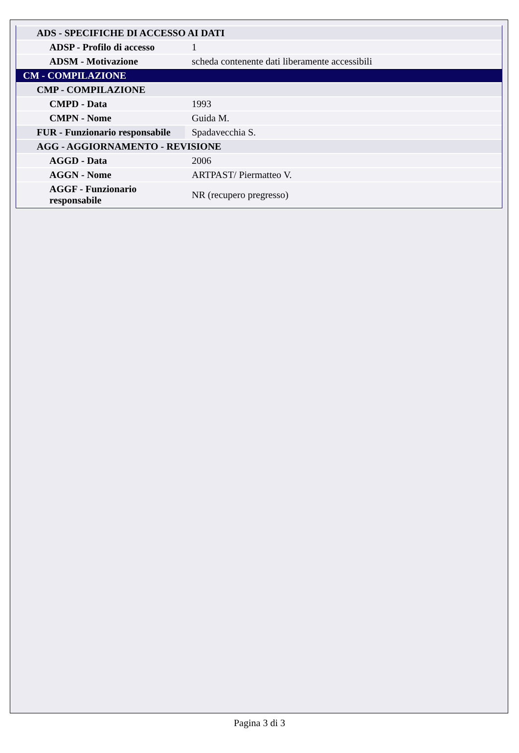| ADS - SPECIFICHE DI ACCESSO AI DATI | |
| ADSP - Profilo di accesso | 1 |
| ADSM - Motivazione | scheda contenente dati liberamente accessibili |
| CM - COMPILAZIONE | |
| CMP - COMPILAZIONE | |
| CMPD - Data | 1993 |
| CMPN - Nome | Guida M. |
| FUR - Funzionario responsabile | Spadavecchia S. |
| AGG - AGGIORNAMENTO - REVISIONE | |
| AGGD - Data | 2006 |
| AGGN - Nome | ARTPAST/ Piermatteo V. |
| AGGF - Funzionario responsabile | NR (recupero pregresso) |
Pagina 3 di 3